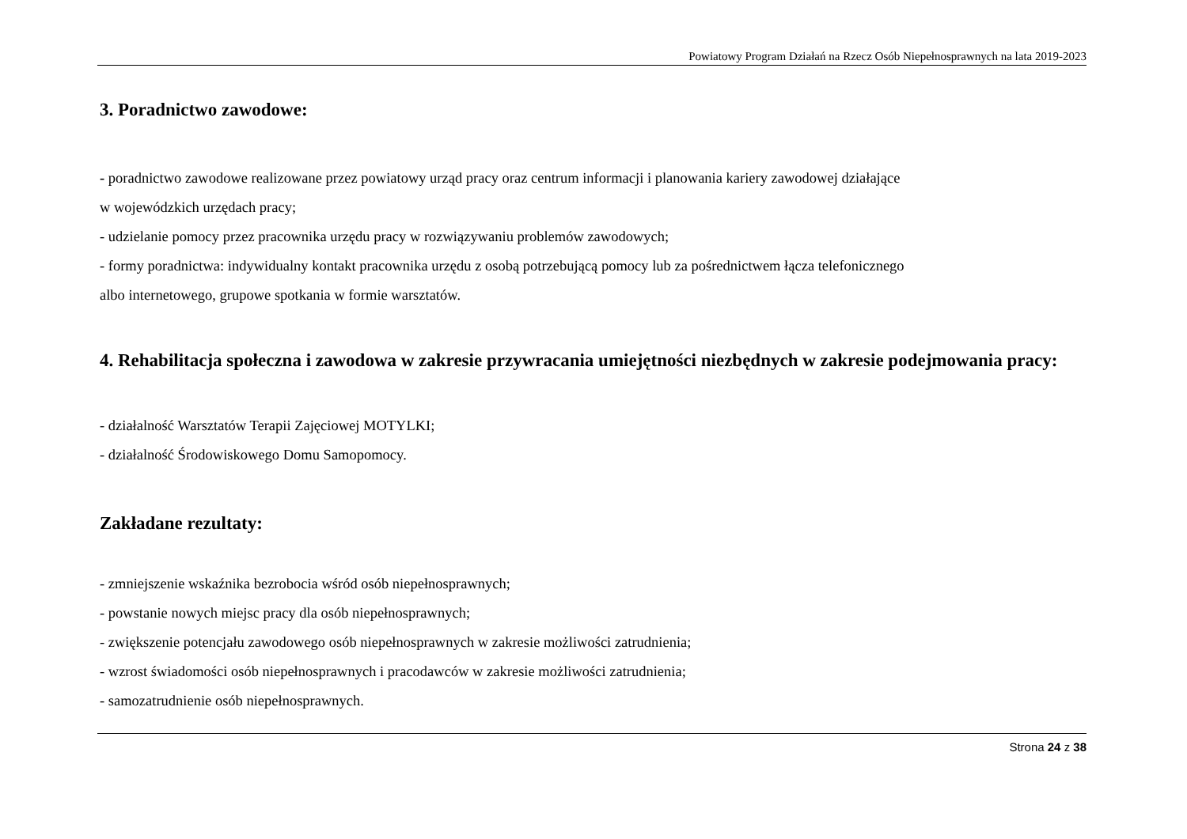Powiatowy Program Działań na Rzecz Osób Niepełnosprawnych na lata 2019-2023
3. Poradnictwo zawodowe:
- poradnictwo zawodowe realizowane przez powiatowy urząd pracy oraz centrum informacji i planowania kariery zawodowej działające
w wojewódzkich urzędach pracy;
- udzielanie pomocy przez pracownika urzędu pracy w rozwiązywaniu problemów zawodowych;
- formy poradnictwa: indywidualny kontakt pracownika urzędu z osobą potrzebującą pomocy lub za pośrednictwem łącza telefonicznego
albo internetowego, grupowe spotkania w formie warsztatów.
4. Rehabilitacja społeczna i zawodowa w zakresie przywracania umiejętności niezbędnych w zakresie podejmowania pracy:
- działalność Warsztatów Terapii Zajęciowej MOTYLKI;
- działalność Środowiskowego Domu Samopomocy.
Zakładane rezultaty:
- zmniejszenie wskaźnika bezrobocia wśród osób niepełnosprawnych;
- powstanie nowych miejsc pracy dla osób niepełnosprawnych;
- zwiększenie potencjału zawodowego osób niepełnosprawnych w zakresie możliwości zatrudnienia;
- wzrost świadomości osób niepełnosprawnych i pracodawców w zakresie możliwości zatrudnienia;
- samozatrudnienie osób niepełnosprawnych.
Strona 24 z 38